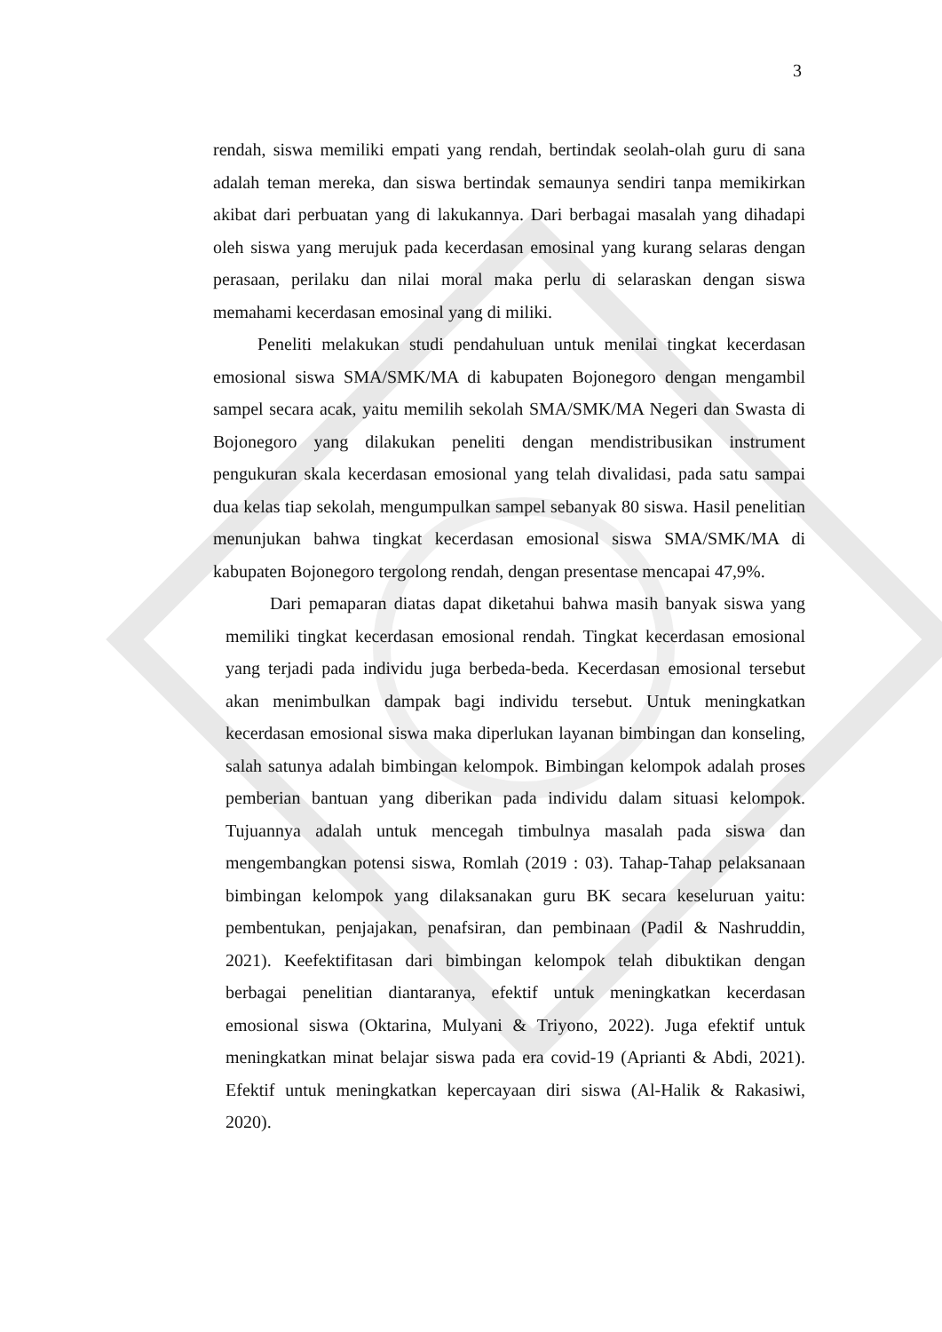3
rendah, siswa memiliki empati yang rendah, bertindak seolah-olah guru di sana adalah teman mereka, dan siswa bertindak semaunya sendiri tanpa memikirkan akibat dari perbuatan yang di lakukannya. Dari berbagai masalah yang dihadapi oleh siswa yang merujuk pada kecerdasan emosinal yang kurang selaras dengan perasaan, perilaku dan nilai moral maka perlu di selaraskan dengan siswa memahami kecerdasan emosinal yang di miliki.
Peneliti melakukan studi pendahuluan untuk menilai tingkat kecerdasan emosional siswa SMA/SMK/MA di kabupaten Bojonegoro dengan mengambil sampel secara acak, yaitu memilih sekolah SMA/SMK/MA Negeri dan Swasta di Bojonegoro yang dilakukan peneliti dengan mendistribusikan instrument pengukuran skala kecerdasan emosional yang telah divalidasi, pada satu sampai dua kelas tiap sekolah, mengumpulkan sampel sebanyak 80 siswa. Hasil penelitian menunjukan bahwa tingkat kecerdasan emosional siswa SMA/SMK/MA di kabupaten Bojonegoro tergolong rendah, dengan presentase mencapai 47,9%.
Dari pemaparan diatas dapat diketahui bahwa masih banyak siswa yang memiliki tingkat kecerdasan emosional rendah. Tingkat kecerdasan emosional yang terjadi pada individu juga berbeda-beda. Kecerdasan emosional tersebut akan menimbulkan dampak bagi individu tersebut. Untuk meningkatkan kecerdasan emosional siswa maka diperlukan layanan bimbingan dan konseling, salah satunya adalah bimbingan kelompok. Bimbingan kelompok adalah proses pemberian bantuan yang diberikan pada individu dalam situasi kelompok. Tujuannya adalah untuk mencegah timbulnya masalah pada siswa dan mengembangkan potensi siswa, Romlah (2019 : 03). Tahap-Tahap pelaksanaan bimbingan kelompok yang dilaksanakan guru BK secara keseluruan yaitu: pembentukan, penjajakan, penafsiran, dan pembinaan (Padil & Nashruddin, 2021). Keefektifitasan dari bimbingan kelompok telah dibuktikan dengan berbagai penelitian diantaranya, efektif untuk meningkatkan kecerdasan emosional siswa (Oktarina, Mulyani & Triyono, 2022). Juga efektif untuk meningkatkan minat belajar siswa pada era covid-19 (Aprianti & Abdi, 2021). Efektif untuk meningkatkan kepercayaan diri siswa (Al-Halik & Rakasiwi, 2020).